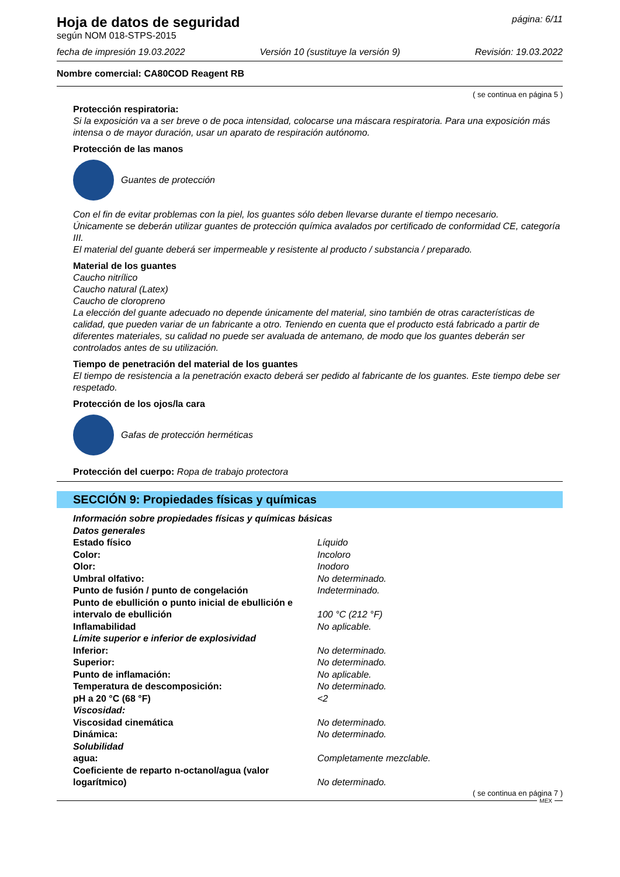Hoja de datos de seguridad
según NOM 018-STPS-2015
página: 6/11
fecha de impresión 19.03.2022 Versión 10 (sustituye la versión 9) Revisión: 19.03.2022
Nombre comercial: CA80COD Reagent RB
( se continua en página 5 )
Protección respiratoria:
Si la exposición va a ser breve o de poca intensidad, colocarse una máscara respiratoria. Para una exposición más intensa o de mayor duración, usar un aparato de respiración autónomo.
Protección de las manos
Guantes de protección
Con el fin de evitar problemas con la piel, los guantes sólo deben llevarse durante el tiempo necesario.
Únicamente se deberán utilizar guantes de protección química avalados por certificado de conformidad CE, categoría III.
El material del guante deberá ser impermeable y resistente al producto / substancia / preparado.
Material de los guantes
Caucho nitrílico
Caucho natural (Latex)
Caucho de cloropreno
La elección del guante adecuado no depende únicamente del material, sino también de otras características de calidad, que pueden variar de un fabricante a otro. Teniendo en cuenta que el producto está fabricado a partir de diferentes materiales, su calidad no puede ser avaluada de antemano, de modo que los guantes deberán ser controlados antes de su utilización.
Tiempo de penetración del material de los guantes
El tiempo de resistencia a la penetración exacto deberá ser pedido al fabricante de los guantes. Este tiempo debe ser respetado.
Protección de los ojos/la cara
Gafas de protección herméticas
Protección del cuerpo: Ropa de trabajo protectora
SECCIÓN 9: Propiedades físicas y químicas
| Información sobre propiedades físicas y químicas básicas | |
| Datos generales | |
| Estado físico | Líquido |
| Color: | Incoloro |
| Olor: | Inodoro |
| Umbral olfativo: | No determinado. |
| Punto de fusión / punto de congelación | Indeterminado. |
| Punto de ebullición o punto inicial de ebullición e intervalo de ebullición | 100 °C (212 °F) |
| Inflamabilidad | No aplicable. |
| Límite superior e inferior de explosividad | |
| Inferior: | No determinado. |
| Superior: | No determinado. |
| Punto de inflamación: | No aplicable. |
| Temperatura de descomposición: | No determinado. |
| pH a 20 °C (68 °F) | <2 |
| Viscosidad: | |
| Viscosidad cinemática | No determinado. |
| Dinámica: | No determinado. |
| Solubilidad | |
| agua: | Completamente mezclable. |
| Coeficiente de reparto n-octanol/agua (valor logarítmico) | No determinado. |
( se continua en página 7 )
MEX